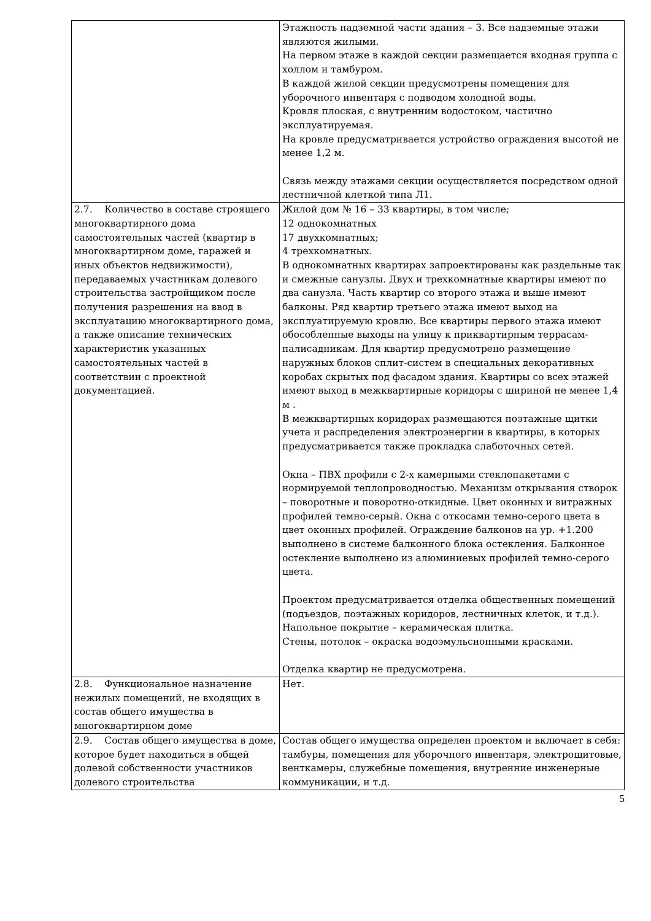| | Этажность надземной части здания – 3. Все надземные этажи являются жилыми. На первом этаже в каждой секции размещается входная группа с холлом и тамбуром. В каждой жилой секции предусмотрены помещения для уборочного инвентаря с подводом холодной воды. Кровля плоская, с внутренним водостоком, частично эксплуатируемая. На кровле предусматривается устройство ограждения высотой не менее 1,2 м. Связь между этажами секции осуществляется посредством одной лестничной клеткой типа Л1. |
| 2.7. Количество в составе строящего многоквартирного дома самостоятельных частей (квартир в многоквартирном доме, гаражей и иных объектов недвижимости), передаваемых участникам долевого строительства застройщиком после получения разрешения на ввод в эксплуатацию многоквартирного дома, а также описание технических характеристик указанных самостоятельных частей в соответствии с проектной документацией. | Жилой дом № 16 – 33 квартиры, в том числе; 12 однокомнатных 17 двухкомнатных; 4 трехкомнатных. В однокомнатных квартирах запроектированы как раздельные так и смежные санузлы. Двух и трехкомнатные квартиры имеют по два санузла. Часть квартир со второго этажа и выше имеют балконы. Ряд квартир третьего этажа имеют выход на эксплуатируемую кровлю. Все квартиры первого этажа имеют обособленные выходы на улицу к приквартирным террасам-палисадникам. Для квартир предусмотрено размещение наружных блоков сплит-систем в специальных декоративных коробах скрытых под фасадом здания. Квартиры со всех этажей имеют выход в межквартирные коридоры с шириной не менее 1,4 м . В межквартирных коридорах размещаются поэтажные щитки учета и распределения электроэнергии в квартиры, в которых предусматривается также прокладка слаботочных сетей. Окна – ПВХ профили с 2-х камерными стеклопакетами с нормируемой теплопроводностью. Механизм открывания створок – поворотные и поворотно-откидные. Цвет оконных и витражных профилей темно-серый. Окна с откосами темно-серого цвета в цвет оконных профилей. Ограждение балконов на ур. +1.200 выполнено в системе балконного блока остекления. Балконное остекление выполнено из алюминиевых профилей темно-серого цвета. Проектом предусматривается отделка общественных помещений (подъездов, поэтажных коридоров, лестничных клеток, и т.д.). Напольное покрытие – керамическая плитка. Стены, потолок – окраска водоэмульсионными красками. Отделка квартир не предусмотрена. |
| 2.8. Функциональное назначение нежилых помещений, не входящих в состав общего имущества в многоквартирном доме | Нет. |
| 2.9. Состав общего имущества в доме, которое будет находиться в общей долевой собственности участников долевого строительства | Состав общего имущества определен проектом и включает в себя: тамбуры, помещения для уборочного инвентаря, электрощитовые, венткамеры, служебные помещения, внутренние инженерные коммуникации, и т.д. |
5